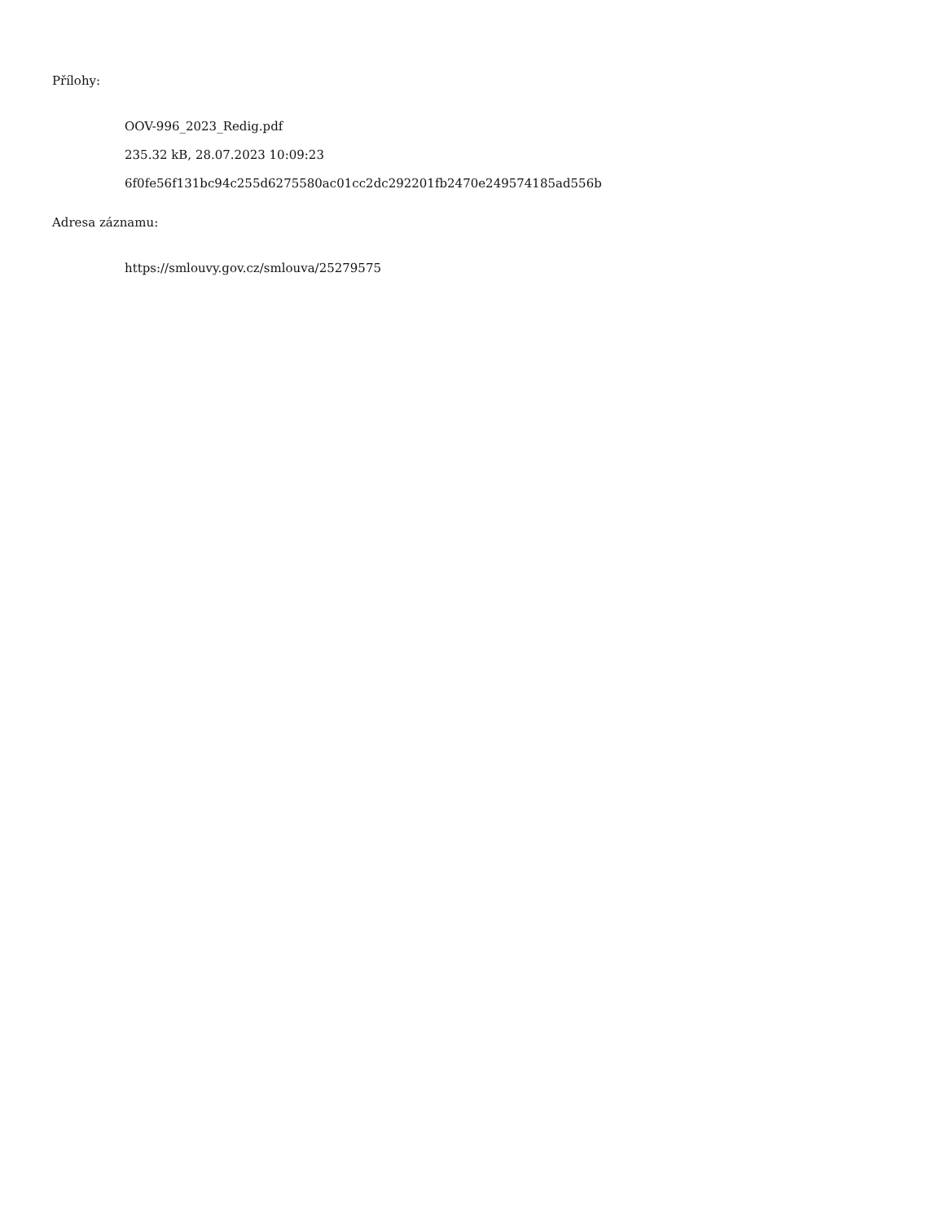Přílohy:
OOV-996_2023_Redig.pdf
235.32 kB, 28.07.2023 10:09:23
6f0fe56f131bc94c255d6275580ac01cc2dc292201fb2470e249574185ad556b
Adresa záznamu:
https://smlouvy.gov.cz/smlouva/25279575